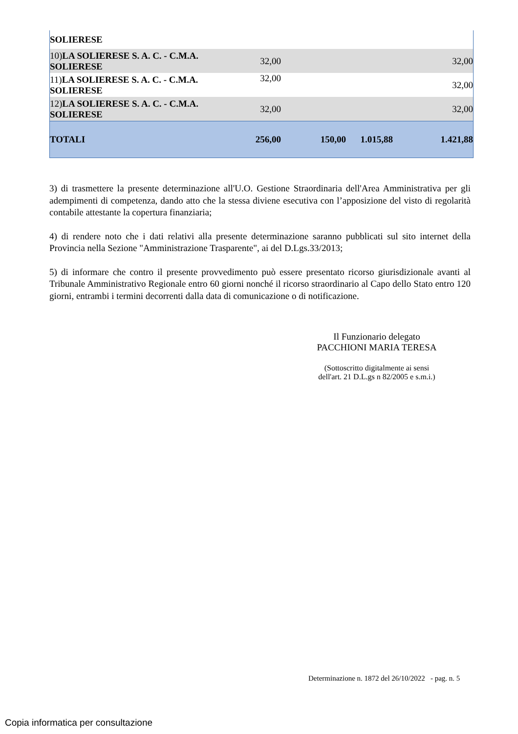| SOLIERESE | | | | |
| 10) LA SOLIERESE S. A. C. - C.M.A. SOLIERESE | 32,00 | | | 32,00 |
| 11) LA SOLIERESE S. A. C. - C.M.A. SOLIERESE | 32,00 | | | 32,00 |
| 12) LA SOLIERESE S. A. C. - C.M.A. SOLIERESE | 32,00 | | | 32,00 |
| TOTALI | 256,00 | 150,00 | 1.015,88 | 1.421,88 |
3) di trasmettere la presente determinazione all'U.O. Gestione Straordinaria dell'Area Amministrativa per gli adempimenti di competenza, dando atto che la stessa diviene esecutiva con l’apposizione del visto di regolarità contabile attestante la copertura finanziaria;
4) di rendere noto che i dati relativi alla presente determinazione saranno pubblicati sul sito internet della Provincia nella Sezione "Amministrazione Trasparente", ai del D.Lgs.33/2013;
5) di informare che contro il presente provvedimento può essere presentato ricorso giurisdizionale avanti al Tribunale Amministrativo Regionale entro 60 giorni nonché il ricorso straordinario al Capo dello Stato entro 120 giorni, entrambi i termini decorrenti dalla data di comunicazione o di notificazione.
Il Funzionario delegato
PACCHIONI MARIA TERESA
(Sottoscritto digitalmente ai sensi
dell'art. 21 D.L.gs n 82/2005 e s.m.i.)
Determinazione n. 1872 del 26/10/2022 - pag. n. 5
Copia informatica per consultazione